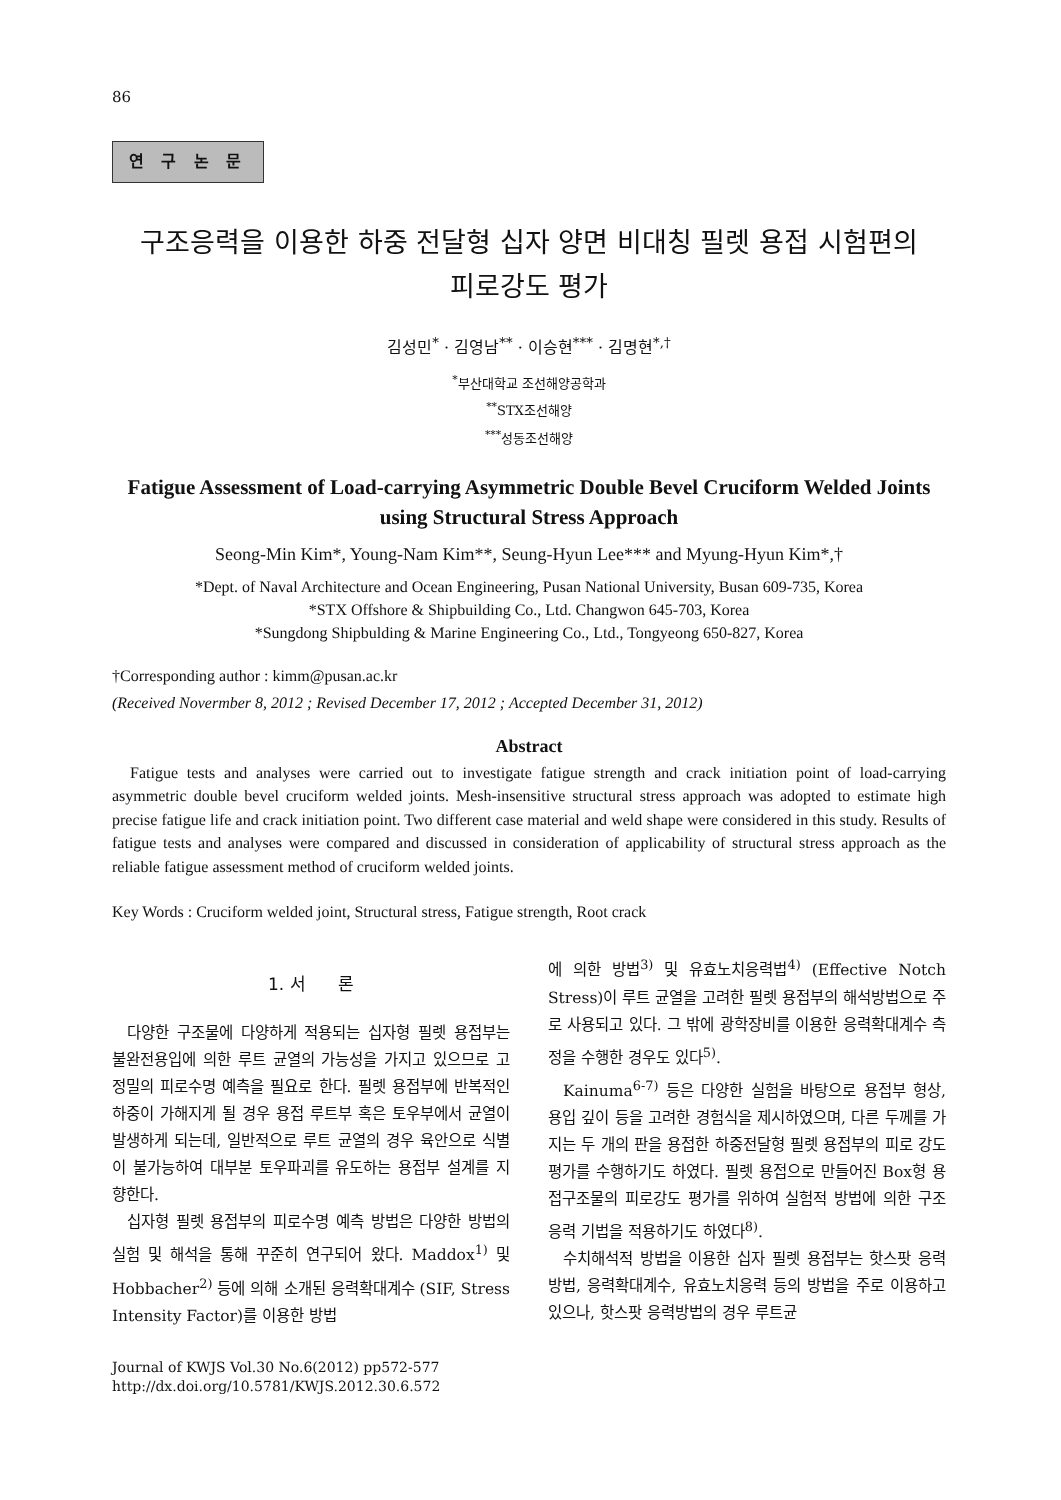86
연 구 논 문
구조응력을 이용한 하중 전달형 십자 양면 비대칭 필렛 용접 시험편의
피로강도 평가
김성민<sup>*</sup> · 김영남<sup>**</sup> · 이승현<sup>***</sup> · 김명현<sup>*,†</sup>
<sup>*</sup> 부산대학교 조선해양공학과
<sup>**</sup> STX조선해양
<sup>***</sup> 성동조선해양
Fatigue Assessment of Load-carrying Asymmetric Double Bevel Cruciform Welded Joints using Structural Stress Approach
Seong-Min Kim*, Young-Nam Kim**, Seung-Hyun Lee*** and Myung-Hyun Kim*,†
*Dept. of Naval Architecture and Ocean Engineering, Pusan National University, Busan 609-735, Korea
*STX Offshore & Shipbuilding Co., Ltd. Changwon 645-703, Korea
*Sungdong Shipbulding & Marine Engineering Co., Ltd., Tongyeong 650-827, Korea
†Corresponding author : kimm@pusan.ac.kr
(Received Novermber 8, 2012 ; Revised December 17, 2012 ; Accepted December 31, 2012)
Abstract
Fatigue tests and analyses were carried out to investigate fatigue strength and crack initiation point of load-carrying asymmetric double bevel cruciform welded joints. Mesh-insensitive structural stress approach was adopted to estimate high precise fatigue life and crack initiation point. Two different case material and weld shape were considered in this study. Results of fatigue tests and analyses were compared and discussed in consideration of applicability of structural stress approach as the reliable fatigue assessment method of cruciform welded joints.
Key Words : Cruciform welded joint, Structural stress, Fatigue strength, Root crack
1. 서 론
다양한 구조물에 다양하게 적용되는 십자형 필렛 용접부는 불완전용입에 의한 루트 균열의 가능성을 가지고 있으므로 고정밀의 피로수명 예측을 필요로 한다. 필렛 용접부에 반복적인 하중이 가해지게 될 경우 용접 루트부 혹은 토우부에서 균열이 발생하게 되는데, 일반적으로 루트 균열의 경우 육안으로 식별이 불가능하여 대부분 토우파괴를 유도하는 용접부 설계를 지향한다.
십자형 필렛 용접부의 피로수명 예측 방법은 다양한 방법의 실험 및 해석을 통해 꾸준히 연구되어 왔다. Maddox<sup>1)</sup> 및 Hobbacher<sup>2)</sup> 등에 의해 소개된 응력확대계수 (SIF, Stress Intensity Factor)를 이용한 방법
Journal of KWJS Vol.30 No.6(2012) pp572-577
http://dx.doi.org/10.5781/KWJS.2012.30.6.572
에 의한 방법<sup>3)</sup> 및 유효노치응력법<sup>4)</sup> (Effective Notch Stress)이 루트 균열을 고려한 필렛 용접부의 해석방법으로 주로 사용되고 있다. 그 밖에 광학장비를 이용한 응력확대계수 측정을 수행한 경우도 있다<sup>5)</sup>.
Kainuma<sup>6-7)</sup> 등은 다양한 실험을 바탕으로 용접부 형상, 용입 깊이 등을 고려한 경험식을 제시하였으며, 다른 두께를 가지는 두 개의 판을 용접한 하중전달형 필렛 용접부의 피로 강도 평가를 수행하기도 하였다. 필렛 용접으로 만들어진 Box형 용접구조물의 피로강도 평가를 위하여 실험적 방법에 의한 구조응력 기법을 적용하기도 하였다<sup>8)</sup>.
수치해석적 방법을 이용한 십자 필렛 용접부는 핫스팟 응력방법, 응력확대계수, 유효노치응력 등의 방법을 주로 이용하고 있으나, 핫스팟 응력방법의 경우 루트균